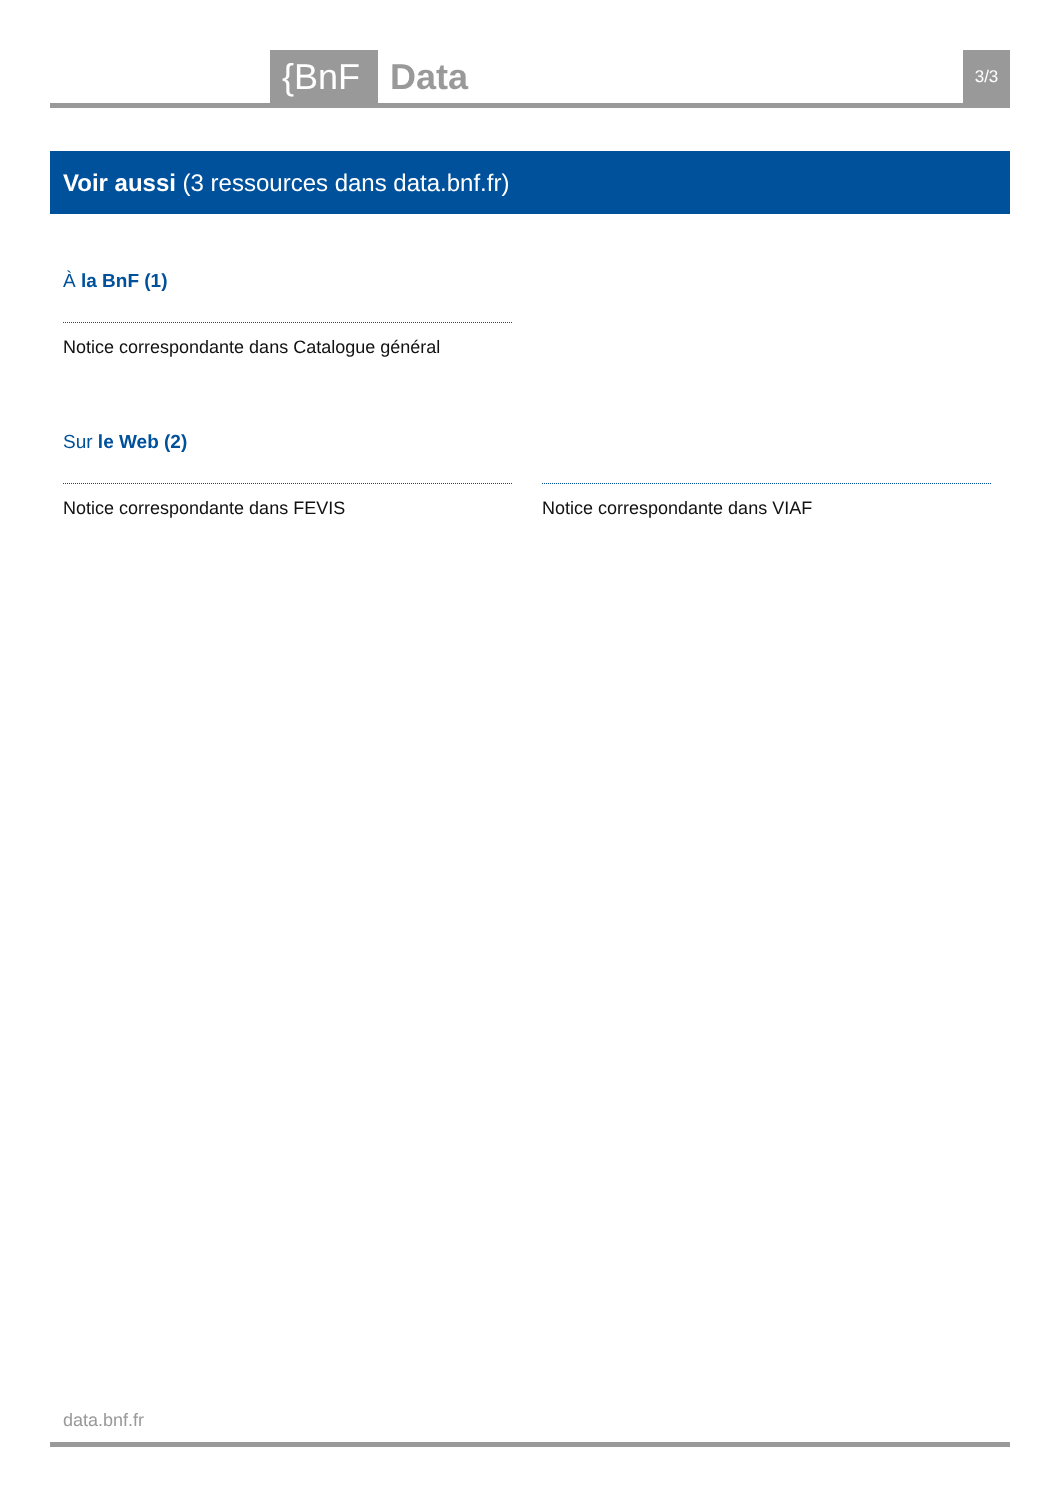{BnF Data 3/3
Voir aussi (3 ressources dans data.bnf.fr)
À la BnF (1)
Notice correspondante dans Catalogue général
Sur le Web (2)
Notice correspondante dans FEVIS Notice correspondante dans VIAF
data.bnf.fr